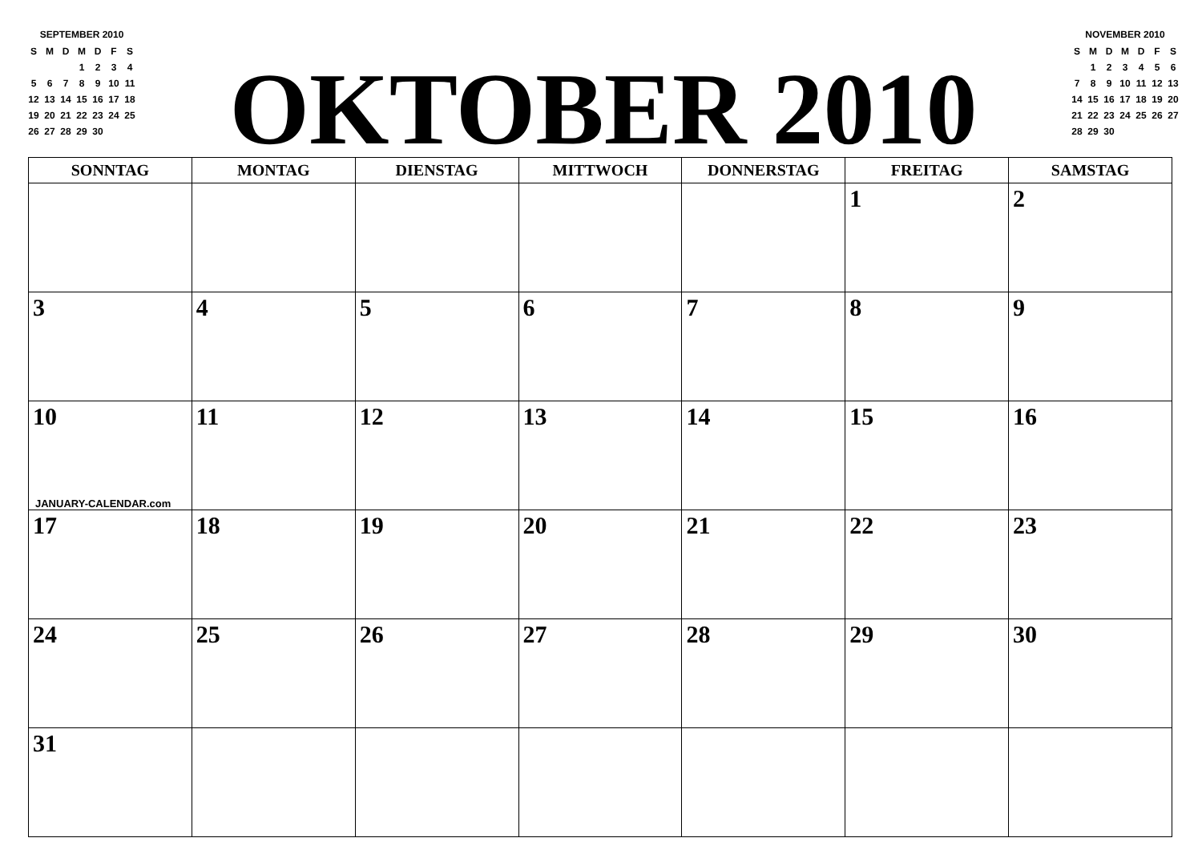SEPTEMBER 2010
| S | M | D | M | D | F | S |
| | | | 1 | 2 | 3 | 4 |
| 5 | 6 | 7 | 8 | 9 | 10 | 11 |
| 12 | 13 | 14 | 15 | 16 | 17 | 18 |
| 19 | 20 | 21 | 22 | 23 | 24 | 25 |
| 26 | 27 | 28 | 29 | 30 | | |
OKTOBER 2010
NOVEMBER 2010
| S | M | D | M | D | F | S |
| | 1 | 2 | 3 | 4 | 5 | 6 |
| 7 | 8 | 9 | 10 | 11 | 12 | 13 |
| 14 | 15 | 16 | 17 | 18 | 19 | 20 |
| 21 | 22 | 23 | 24 | 25 | 26 | 27 |
| 28 | 29 | 30 | | | | |
| SONNTAG | MONTAG | DIENSTAG | MITTWOCH | DONNERSTAG | FREITAG | SAMSTAG |
| --- | --- | --- | --- | --- | --- | --- |
| | | | | | 1 | 2 |
| 3 | 4 | 5 | 6 | 7 | 8 | 9 |
| 10 JANUARY-CALENDAR.com | 11 | 12 | 13 | 14 | 15 | 16 |
| 17 | 18 | 19 | 20 | 21 | 22 | 23 |
| 24 | 25 | 26 | 27 | 28 | 29 | 30 |
| 31 | | | | | | |